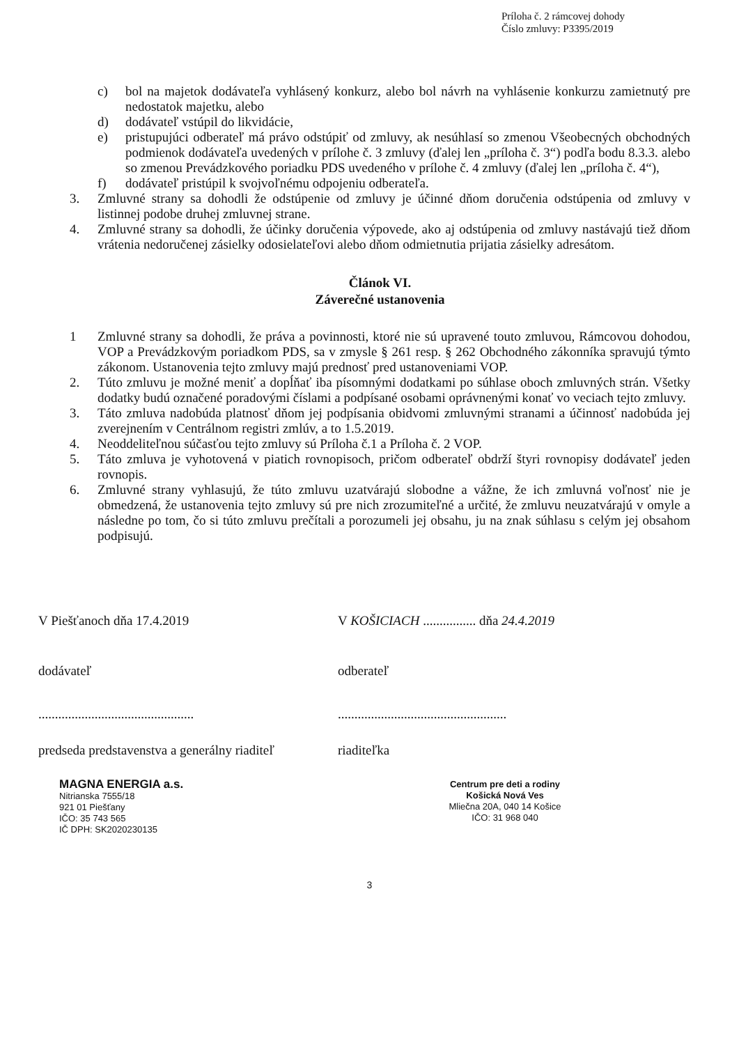Príloha č. 2 rámcovej dohody
Číslo zmluvy: P3395/2019
c) bol na majetok dodávateľa vyhlásený konkurz, alebo bol návrh na vyhlásenie konkurzu zamietnutý pre nedostatok majetku, alebo
d) dodávateľ vstúpil do likvidácie,
e) pristupujúci odberateľ má právo odstúpiť od zmluvy, ak nesúhlasí so zmenou Všeobecných obchodných podmienok dodávateľa uvedených v prílohe č. 3 zmluvy (ďalej len „príloha č. 3“) podľa bodu 8.3.3. alebo so zmenou Prevádzkového poriadku PDS uvedeného v prílohe č. 4 zmluvy (ďalej len „príloha č. 4“),
f) dodávateľ pristúpil k svojvoľnému odpojeniu odberateľa.
3. Zmluvné strany sa dohodli že odstúpenie od zmluvy je účinné dňom doručenia odstúpenia od zmluvy v listinnej podobe druhej zmluvnej strane.
4. Zmluvné strany sa dohodli, že účinky doručenia výpovede, ako aj odstúpenia od zmluvy nastávajú tiež dňom vrátenia nedoručenej zásielky odosielateľovi alebo dňom odmietnutia prijatia zásielky adresátom.
Článok VI.
Záverečné ustanovenia
1 Zmluvné strany sa dohodli, že práva a povinnosti, ktoré nie sú upravené touto zmluvou, Rámcovou dohodou, VOP a Prevádzkovým poriadkom PDS, sa v zmysle § 261 resp. § 262 Obchodného zákonníka spravujú týmto zákonom. Ustanovenia tejto zmluvy majú prednosť pred ustanoveniami VOP.
2. Túto zmluvu je možné meniť a dopĺňať iba písomnými dodatkami po súhlase oboch zmluvných strán. Všetky dodatky budú označené poradovými číslami a podpísané osobami oprávnenými konať vo veciach tejto zmluvy.
3. Táto zmluva nadobúda platnosť dňom jej podpísania obidvomi zmluvnými stranami a účinnosť nadobúda jej zverejnením v Centrálnom registri zmlúv, a to 1.5.2019.
4. Neoddeliteľnou súčasťou tejto zmluvy sú Príloha č.1 a Príloha č. 2 VOP.
5. Táto zmluva je vyhotovená v piatich rovnopisoch, pričom odberateľ obdrží štyri rovnopisy dodávateľ jeden rovnopis.
6. Zmluvné strany vyhlasujú, že túto zmluvu uzatvárajú slobodne a vážne, že ich zmluvná voľnosť nie je obmedzená, že ustanovenia tejto zmluvy sú pre nich zrozumiteľné a určité, že zmluvu neuzatvárajú v omyle a následne po tom, čo si túto zmluvu prečítali a porozumeli jej obsahu, ju na znak súhlasu s celým jej obsahom podpisujú.
V Piešťanoch dňa 17.4.2019
dodávateľ
...............................................
predseda predstavenstva a generálny riaditeľ
MAGNA ENERGIA a.s.
Nitrianska 7555/18
921 01 Piešťany
IČO: 35 743 565
IČ DPH: SK2020230135
V KOŠICIACH ................ dňa 24.4.2019
odberateľ
...................................................
riaditeľka
Centrum pre deti a rodiny
Košická Nová Ves
Mliečna 20A, 040 14 Košice
IČO: 31 968 040
3